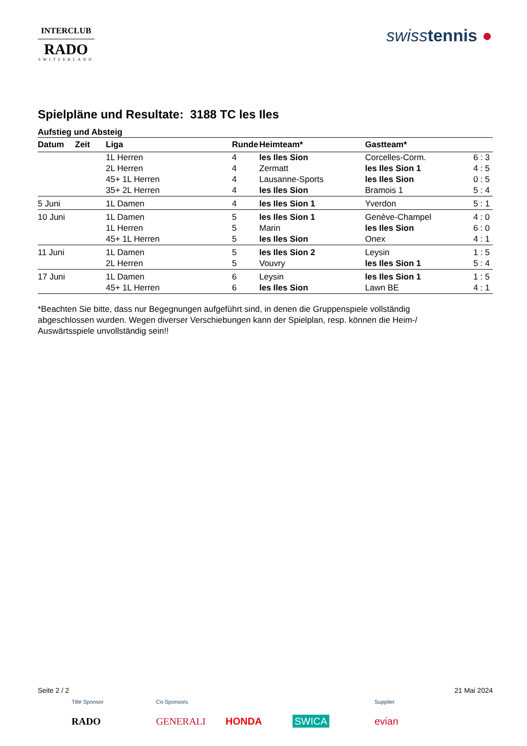INTERCLUB
RADO
SWITZERLAND
swiss tennis ●
Spielpläne und Resultate: 3188 TC les Iles
Aufstieg und Absteig
| Datum | Zeit | Liga | Runde | Heimteam* | Gastteam* | |
| --- | --- | --- | --- | --- | --- | --- |
| | | 1L Herren | 4 | les Iles Sion | Corcelles-Corm. | 6 : 3 |
| | | 2L Herren | 4 | Zermatt | les Iles Sion 1 | 4 : 5 |
| | | 45+ 1L Herren | 4 | Lausanne-Sports | les Iles Sion | 0 : 5 |
| | | 35+ 2L Herren | 4 | les Iles Sion | Bramois 1 | 5 : 4 |
| 5 Juni | | 1L Damen | 4 | les Iles Sion 1 | Yverdon | 5 : 1 |
| 10 Juni | | 1L Damen | 5 | les Iles Sion 1 | Genève-Champel | 4 : 0 |
| | | 1L Herren | 5 | Marin | les Iles Sion | 6 : 0 |
| | | 45+ 1L Herren | 5 | les Iles Sion | Onex | 4 : 1 |
| 11 Juni | | 1L Damen | 5 | les Iles Sion 2 | Leysin | 1 : 5 |
| | | 2L Herren | 5 | Vouvry | les Iles Sion 1 | 5 : 4 |
| 17 Juni | | 1L Damen | 6 | Leysin | les Iles Sion 1 | 1 : 5 |
| | | 45+ 1L Herren | 6 | les Iles Sion | Lawn BE | 4 : 1 |
*Beachten Sie bitte, dass nur Begegnungen aufgeführt sind, in denen die Gruppenspiele vollständig abgeschlossen wurden. Wegen diverser Verschiebungen kann der Spielplan, resp. können die Heim-/ Auswärtsspiele unvollständig sein!!
Seite 2 / 2 21 Mai 2024
Title Sponsor Co-Sponsors Supplier
RADO GENERALI HONDA SWICA evian